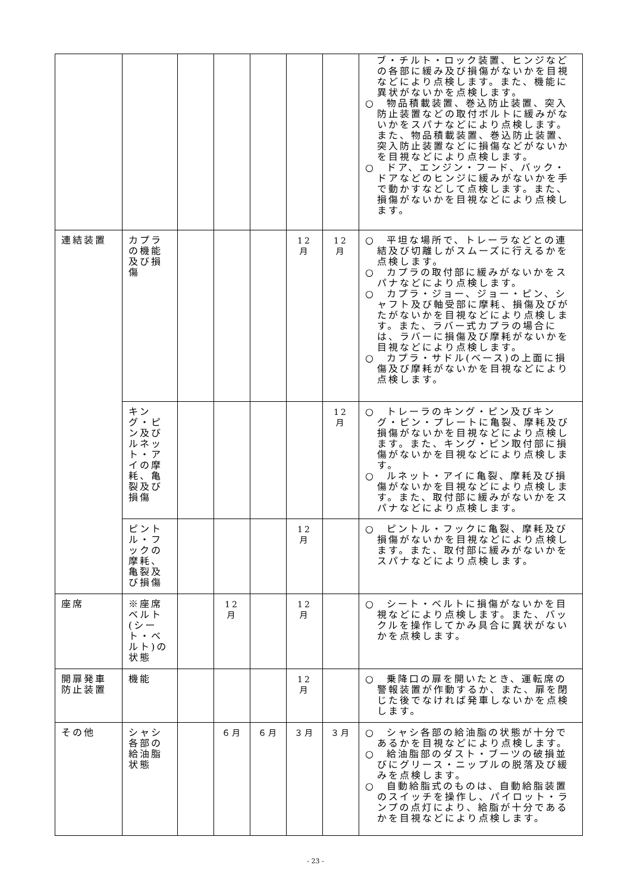| | | | | | | | ブ・チルト・ロック装置、ヒンジなどの各部に緩み及び損傷がないかを目視などにより点検します。また、機能に異状がないかを点検します。 ○ 物品積載装置、巻込防止装置、突入防止装置などの取付ボルトに緩みがないかをスパナなどにより点検します。また、物品積載装置、巻込防止装置、突入防止装置などに損傷などがないかを目視などにより点検します。 ○ ドア、エンジン・フード、バック・ドアなどのヒンジに緩みがないかを手で動かすなどして点検します。また、損傷がないかを目視などにより点検します。 |
| 連結装置 | カプラの機能及び損傷 | | | | 12月 | 12月 | ○ 平坦な場所で、トレーラなどとの連結及び切離しがスムーズに行えるかを点検します。 ○ カプラの取付部に緩みがないかをスパナなどにより点検します。 ○ カプラ・ジョー、ジョー・ピン、シャフト及び軸受部に摩耗、損傷及びがたがないかを目視などにより点検します。また、ラバー式カプラの場合には、ラバーに損傷及び摩耗がないかを目視などにより点検します。 ○ カプラ・サドル(ベース)の上面に損傷及び摩耗がないかを目視などにより点検します。 |
| | キング・ピン及びルネット・アイの摩耗、亀裂及び損傷 | | | | | 12月 | ○ トレーラのキング・ピン及びキング・ピン・プレートに亀裂、摩耗及び損傷がないかを目視などにより点検します。また、キング・ピン取付部に損傷がないかを目視などにより点検します。 ○ ルネット・アイに亀裂、摩耗及び損傷がないかを目視などにより点検します。また、取付部に緩みがないかをスパナなどにより点検します。 |
| | ピントル・フックの摩耗、亀裂及び損傷 | | | | 12月 | | ○ ピントル・フックに亀裂、摩耗及び損傷がないかを目視などにより点検します。また、取付部に緩みがないかをスパナなどにより点検します。 |
| 座席 | ※座席ベルト(シート・ベルト)の状態 | | 12月 | | 12月 | | ○ シート・ベルトに損傷がないかを目視などにより点検します。また、バックルを操作してかみ具合に異状がないかを点検します。 |
| 開扉発車防止装置 | 機能 | | | | 12月 | | ○ 乗降口の扉を開いたとき、運転席の警報装置が作動するか、また、扉を閉じた後でなければ発車しないかを点検します。 |
| その他 | シャシ各部の給油脂状態 | | ６月 | ６月 | ３月 | ３月 | ○ シャシ各部の給油脂の状態が十分であるかを目視などにより点検します。 ○ 給油脂部のダスト・ブーツの破損並びにグリース・ニップルの脱落及び緩みを点検します。 ○ 自動給脂式のものは、自動給脂装置のスイッチを操作し、パイロット・ランプの点灯により、給脂が十分であるかを目視などにより点検します。 |
- 23 -